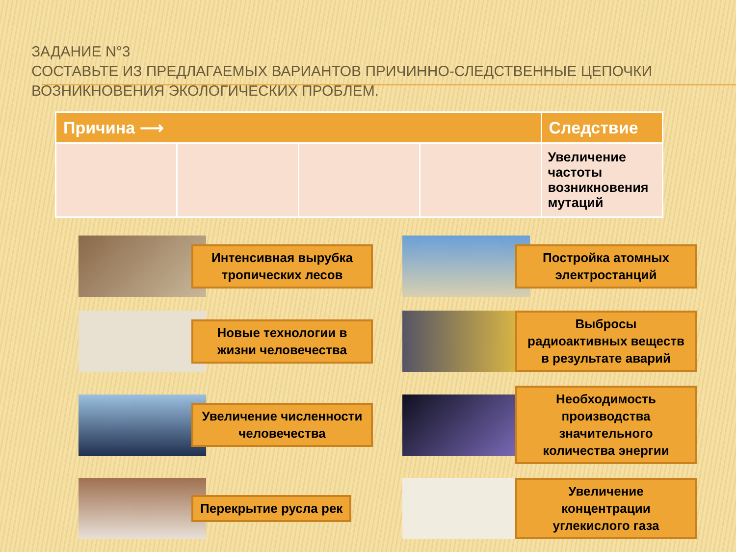ЗАДАНИЕ N°3
СОСТАВЬТЕ ИЗ ПРЕДЛАГАЕМЫХ ВАРИАНТОВ ПРИЧИННО-СЛЕДСТВЕННЫЕ ЦЕПОЧКИ ВОЗНИКНОВЕНИЯ ЭКОЛОГИЧЕСКИХ ПРОБЛЕМ.
| Причина ⟶ | | | | Следствие |
| --- | --- | --- | --- | --- |
| | | | | Увеличение частоты возникновения мутаций |
Интенсивная вырубка тропических лесов
Постройка атомных электростанций
Новые технологии в жизни человечества
Выбросы радиоактивных веществ в результате аварий
Увеличение численности человечества
Необходимость производства значительного количества энергии
Перекрытие русла рек
Увеличение концентрации углекислого газа